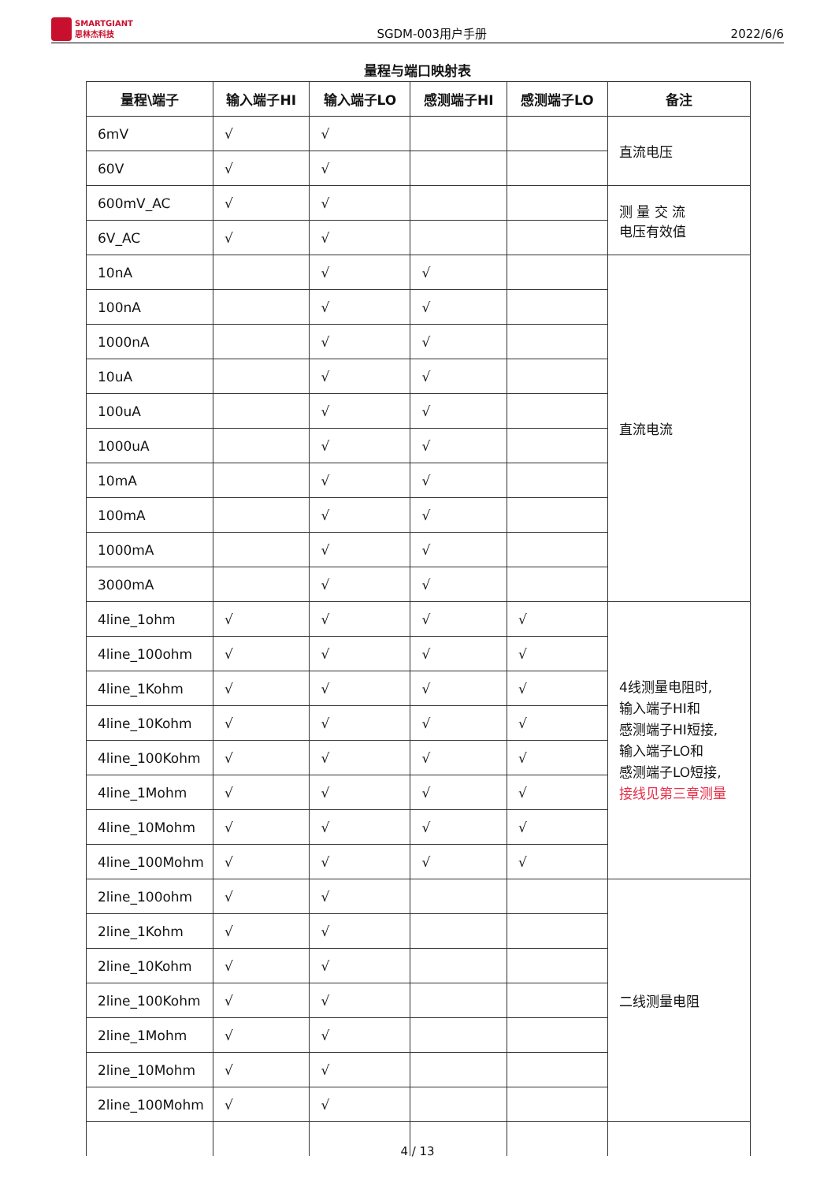SMARTGIANT
思林杰科技
SGDM-003用户手册
2022/6/6
量程与端口映射表
| 量程\端子 | 输入端子HI | 输入端子LO | 感测端子HI | 感测端子LO | 备注 |
| --- | --- | --- | --- | --- | --- |
| 6mV | √ | √ | | | 直流电压 |
| 60V | √ | √ | | | |
| 600mV_AC | √ | √ | | | 测 量 交 流 电压有效值 |
| 6V_AC | √ | √ | | | |
| 10nA | | √ | √ | | 直流电流 |
| 100nA | | √ | √ | | |
| 1000nA | | √ | √ | | |
| 10uA | | √ | √ | | |
| 100uA | | √ | √ | | |
| 1000uA | | √ | √ | | |
| 10mA | | √ | √ | | |
| 100mA | | √ | √ | | |
| 1000mA | | √ | √ | | |
| 3000mA | | √ | √ | | |
| 4line_1ohm | √ | √ | √ | √ | 4线测量电阻时, 输入端子HI和 感测端子HI短接, 输入端子LO和 感测端子LO短接, 接线见第三章测量 |
| 4line_100ohm | √ | √ | √ | √ | |
| 4line_1Kohm | √ | √ | √ | √ | |
| 4line_10Kohm | √ | √ | √ | √ | |
| 4line_100Kohm | √ | √ | √ | √ | |
| 4line_1Mohm | √ | √ | √ | √ | |
| 4line_10Mohm | √ | √ | √ | √ | |
| 4line_100Mohm | √ | √ | √ | √ | |
| 2line_100ohm | √ | √ | | | 二线测量电阻 |
| 2line_1Kohm | √ | √ | | | |
| 2line_10Kohm | √ | √ | | | |
| 2line_100Kohm | √ | √ | | | |
| 2line_1Mohm | √ | √ | | | |
| 2line_10Mohm | √ | √ | | | |
| 2line_100Mohm | √ | √ | | | |
4 / 13